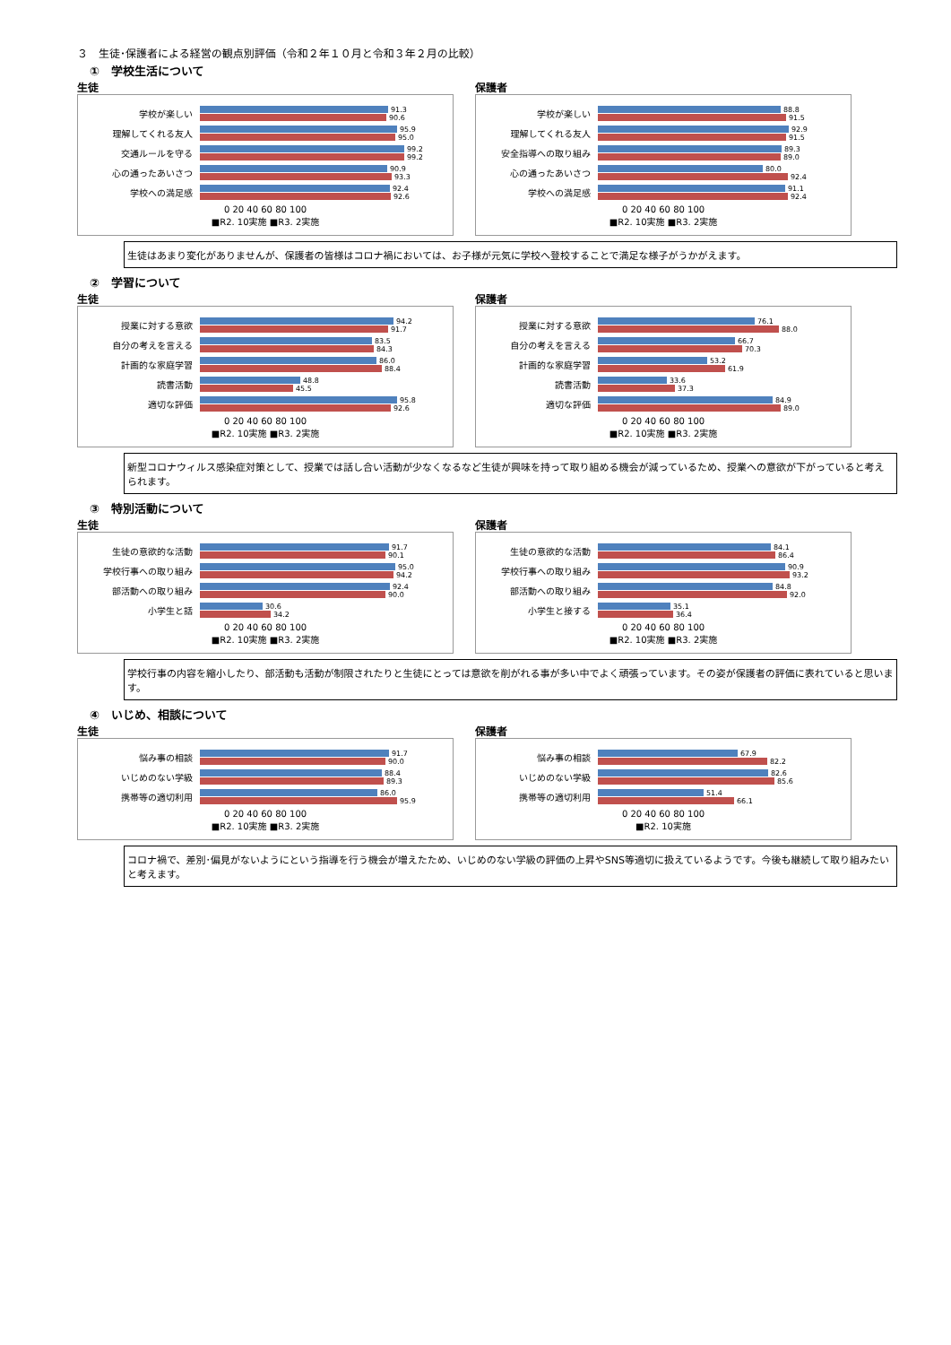３　生徒･保護者による経営の観点別評価（令和２年１０月と令和３年２月の比較）
①　学校生活について
生徒
学校が楽しい
91.3
90.6
理解してくれる友人
95.9
95.0
交通ルールを守る
99.2
99.2
心の通ったあいさつ
90.9
93.3
学校への満足感
92.4
92.6
0 20 40 60 80 100
■R2. 10実施 ■R3. 2実施
保護者
学校が楽しい
88.8
91.5
理解してくれる友人
92.9
91.5
安全指導への取り組み
89.3
89.0
心の通ったあいさつ
80.0
92.4
学校への満足感
91.1
92.4
0 20 40 60 80 100
■R2. 10実施 ■R3. 2実施
生徒はあまり変化がありませんが、保護者の皆様はコロナ禍においては、お子様が元気に学校へ登校することで満足な様子がうかがえます。
②　学習について
生徒
授業に対する意欲
94.2
91.7
自分の考えを言える
83.5
84.3
計画的な家庭学習
86.0
88.4
読書活動
48.8
45.5
適切な評価
95.8
92.6
0 20 40 60 80 100
■R2. 10実施 ■R3. 2実施
保護者
授業に対する意欲
76.1
88.0
自分の考えを言える
66.7
70.3
計画的な家庭学習
53.2
61.9
読書活動
33.6
37.3
適切な評価
84.9
89.0
0 20 40 60 80 100
■R2. 10実施 ■R3. 2実施
新型コロナウィルス感染症対策として、授業では話し合い活動が少なくなるなど生徒が興味を持って取り組める機会が減っているため、授業への意欲が下がっていると考えられます。
③　特別活動について
生徒
生徒の意欲的な活動
91.7
90.1
学校行事への取り組み
95.0
94.2
部活動への取り組み
92.4
90.0
小学生と話
30.6
34.2
0 20 40 60 80 100
■R2. 10実施 ■R3. 2実施
保護者
生徒の意欲的な活動
84.1
86.4
学校行事への取り組み
90.9
93.2
部活動への取り組み
84.8
92.0
小学生と接する
35.1
36.4
0 20 40 60 80 100
■R2. 10実施 ■R3. 2実施
学校行事の内容を縮小したり、部活動も活動が制限されたりと生徒にとっては意欲を削がれる事が多い中でよく頑張っています。その姿が保護者の評価に表れていると思います。
④　いじめ、相談について
生徒
悩み事の相談
91.7
90.0
いじめのない学級
88.4
89.3
携帯等の適切利用
86.0
95.9
0 20 40 60 80 100
■R2. 10実施 ■R3. 2実施
保護者
悩み事の相談
67.9
82.2
いじめのない学級
82.6
85.6
携帯等の適切利用
51.4
66.1
0 20 40 60 80 100
■R2. 10実施
コロナ禍で、差別･偏見がないようにという指導を行う機会が増えたため、いじめのない学級の評価の上昇やSNS等適切に扱えているようです。今後も継続して取り組みたいと考えます。